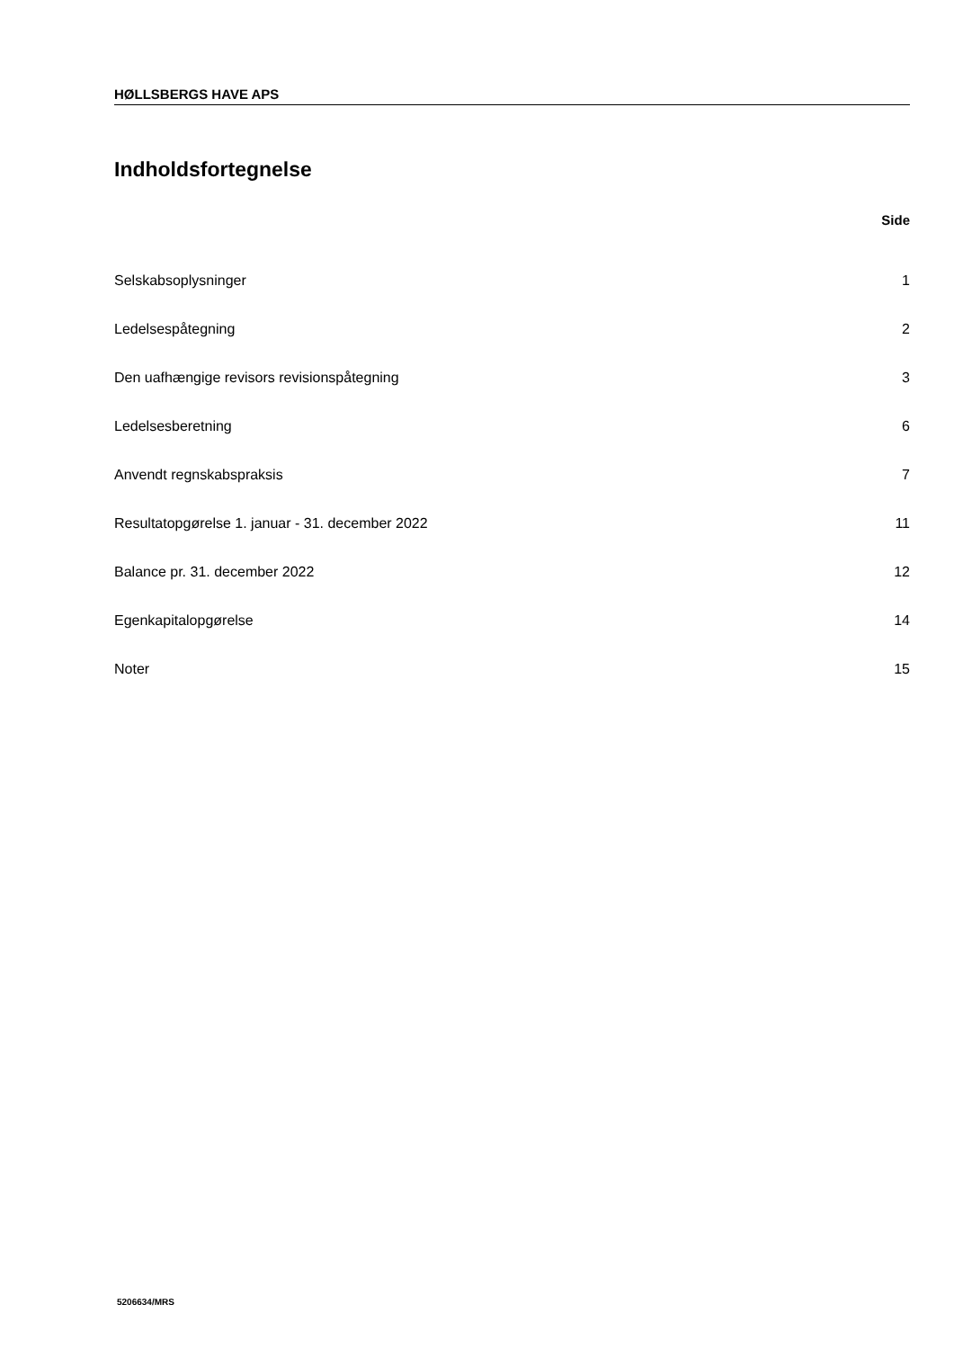HØLLSBERGS HAVE APS
Indholdsfortegnelse
Side
Selskabsoplysninger 1
Ledelsespåtegning 2
Den uafhængige revisors revisionspåtegning 3
Ledelsesberetning 6
Anvendt regnskabspraksis 7
Resultatopgørelse 1. januar - 31. december 2022 11
Balance pr. 31. december 2022 12
Egenkapitalopgørelse 14
Noter 15
5206634/MRS